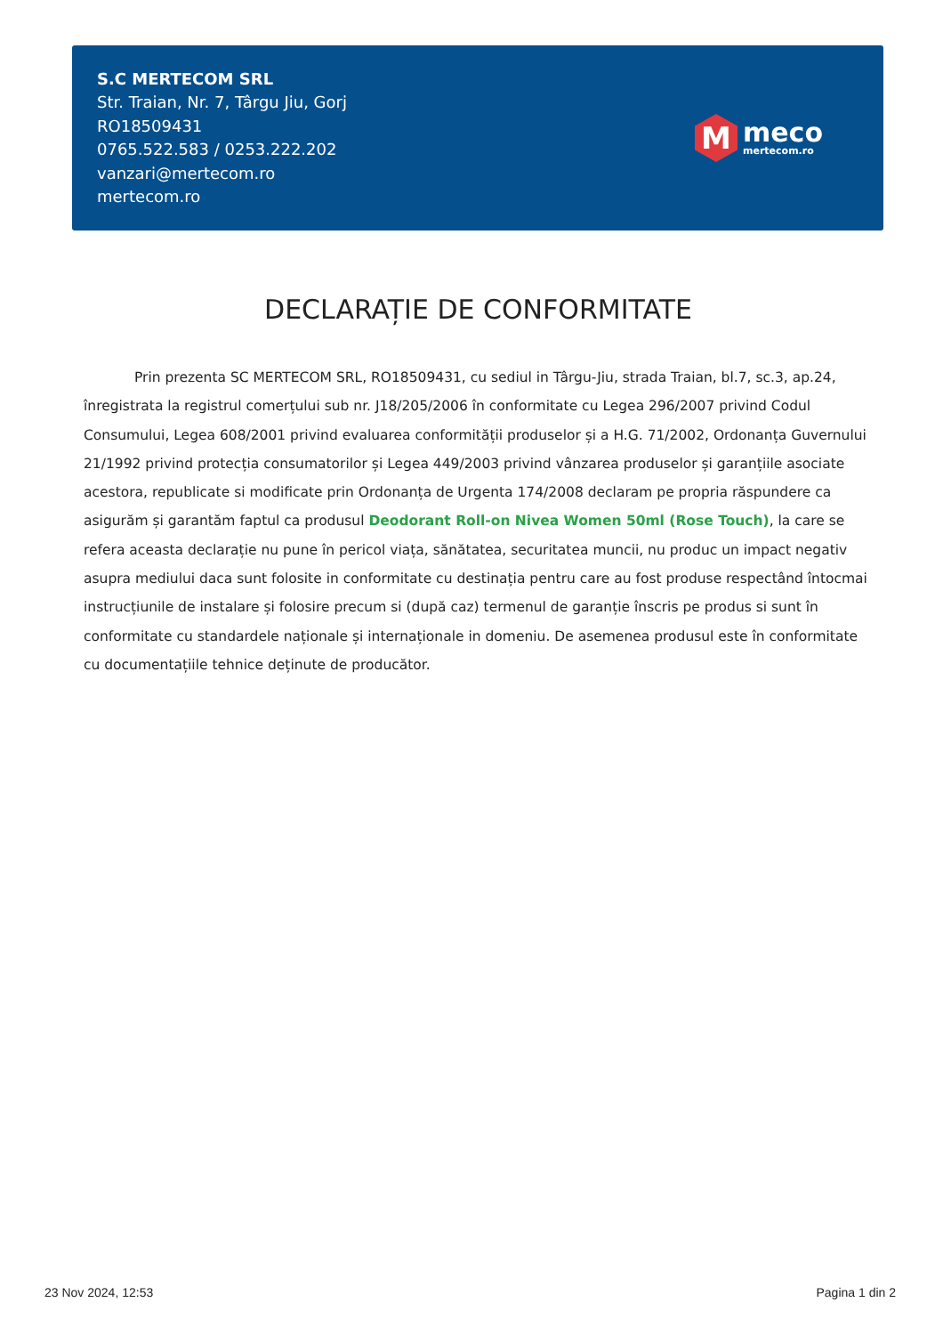S.C MERTECOM SRL
Str. Traian, Nr. 7, Târgu Jiu, Gorj
RO18509431
0765.522.583 / 0253.222.202
vanzari@mertecom.ro
mertecom.ro
M
meco
mertecom.ro
DECLARAȚIE DE CONFORMITATE
Prin prezenta SC MERTECOM SRL, RO18509431, cu sediul in Târgu-Jiu, strada Traian, bl.7, sc.3, ap.24, înregistrata la registrul comerțului sub nr. J18/205/2006 în conformitate cu Legea 296/2007 privind Codul Consumului, Legea 608/2001 privind evaluarea conformității produselor și a H.G. 71/2002, Ordonanța Guvernului 21/1992 privind protecția consumatorilor și Legea 449/2003 privind vânzarea produselor și garanțiile asociate acestora, republicate si modificate prin Ordonanța de Urgenta 174/2008 declaram pe propria răspundere ca asigurăm și garantăm faptul ca produsul Deodorant Roll-on Nivea Women 50ml (Rose Touch), la care se refera aceasta declarație nu pune în pericol viața, sănătatea, securitatea muncii, nu produc un impact negativ asupra mediului daca sunt folosite in conformitate cu destinația pentru care au fost produse respectând întocmai instrucțiunile de instalare și folosire precum si (după caz) termenul de garanție înscris pe produs si sunt în conformitate cu standardele naționale și internaționale in domeniu. De asemenea produsul este în conformitate cu documentațiile tehnice deținute de producător.
23 Nov 2024, 12:53 Pagina 1 din 2